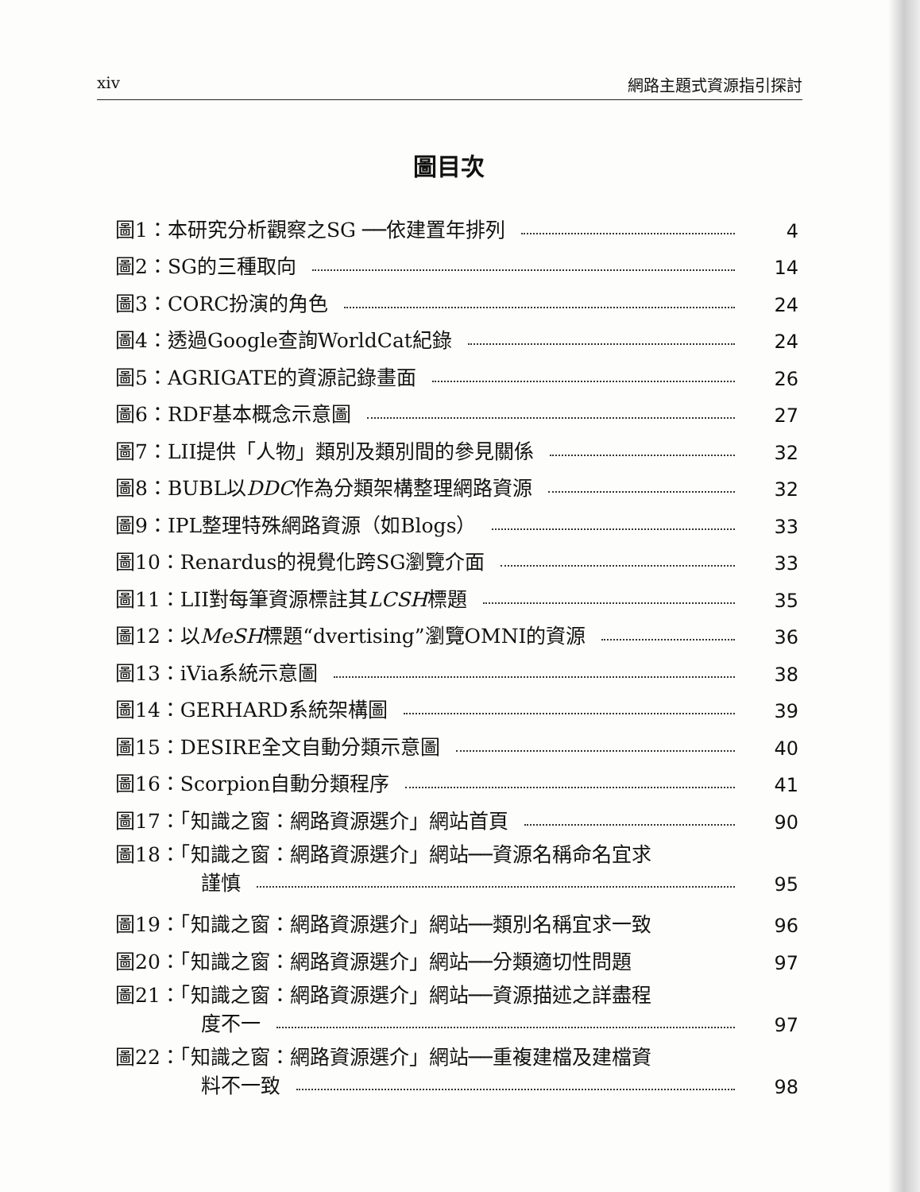xiv 網路主題式資源指引探討
圖目次
圖1：本研究分析觀察之SG ──依建置年排列 4
圖2：SG的三種取向 14
圖3：CORC扮演的角色 24
圖4：透過Google查詢WorldCat紀錄 24
圖5：AGRIGATE的資源記錄畫面 26
圖6：RDF基本概念示意圖 27
圖7：LII提供「人物」類別及類別間的參見關係 32
圖8：BUBL以DDC作為分類架構整理網路資源 32
圖9：IPL整理特殊網路資源（如Blogs） 33
圖10：Renardus的視覺化跨SG瀏覽介面 33
圖11：LII對每筆資源標註其LCSH標題 35
圖12：以MeSH標題“dvertising”瀏覽OMNI的資源 36
圖13：iVia系統示意圖 38
圖14：GERHARD系統架構圖 39
圖15：DESIRE全文自動分類示意圖 40
圖16：Scorpion自動分類程序 41
圖17：「知識之窗：網路資源選介」網站首頁 90
圖18：「知識之窗：網路資源選介」網站──資源名稱命名宜求
謹慎 95
圖19：「知識之窗：網路資源選介」網站──類別名稱宜求一致 96
圖20：「知識之窗：網路資源選介」網站──分類適切性問題 97
圖21：「知識之窗：網路資源選介」網站──資源描述之詳盡程
度不一 97
圖22：「知識之窗：網路資源選介」網站──重複建檔及建檔資
料不一致 98